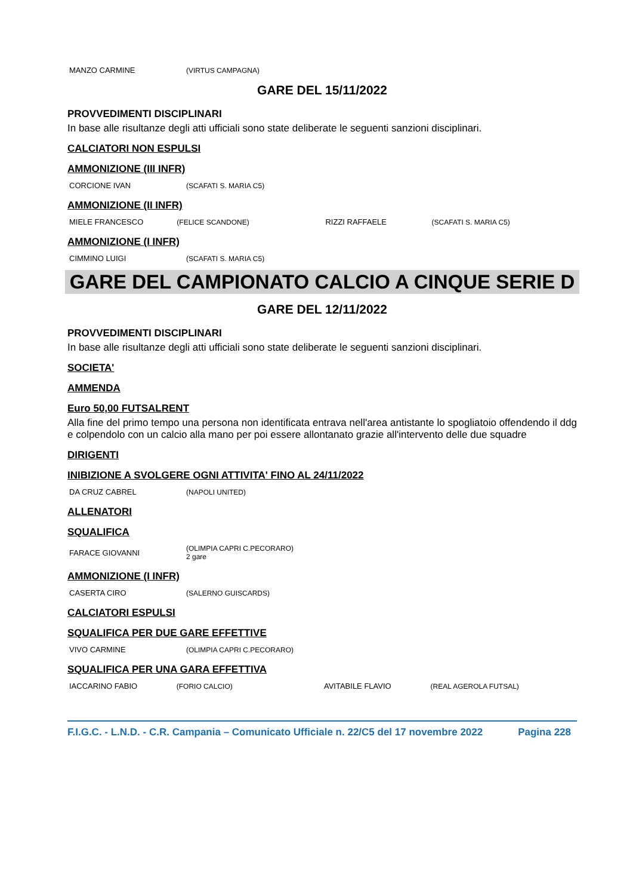| MANZO CARMINE | (VIRTUS CAMPAGNA) |
GARE DEL 15/11/2022
PROVVEDIMENTI DISCIPLINARI
In base alle risultanze degli atti ufficiali sono state deliberate le seguenti sanzioni disciplinari.
CALCIATORI NON ESPULSI
AMMONIZIONE (III INFR)
| CORCIONE IVAN | (SCAFATI S. MARIA C5) |
AMMONIZIONE (II INFR)
| MIELE FRANCESCO | (FELICE SCANDONE) | RIZZI RAFFAELE | (SCAFATI S. MARIA C5) |
AMMONIZIONE (I INFR)
| CIMMINO LUIGI | (SCAFATI S. MARIA C5) |
GARE DEL CAMPIONATO CALCIO A CINQUE SERIE D
GARE DEL 12/11/2022
PROVVEDIMENTI DISCIPLINARI
In base alle risultanze degli atti ufficiali sono state deliberate le seguenti sanzioni disciplinari.
SOCIETA'
AMMENDA
Euro 50,00 FUTSALRENT
Alla fine del primo tempo una persona non identificata entrava nell'area antistante lo spogliatoio offendendo il ddg e colpendolo con un calcio alla mano per poi essere allontanato grazie all'intervento delle due squadre
DIRIGENTI
INIBIZIONE A SVOLGERE OGNI ATTIVITA' FINO AL 24/11/2022
| DA CRUZ CABREL | (NAPOLI UNITED) |
ALLENATORI
SQUALIFICA
| FARACE GIOVANNI | (OLIMPIA CAPRI C.PECORARO) 2 gare |
AMMONIZIONE (I INFR)
| CASERTA CIRO | (SALERNO GUISCARDS) |
CALCIATORI ESPULSI
SQUALIFICA PER DUE GARE EFFETTIVE
| VIVO CARMINE | (OLIMPIA CAPRI C.PECORARO) |
SQUALIFICA PER UNA GARA EFFETTIVA
| IACCARINO FABIO | (FORIO CALCIO) | AVITABILE FLAVIO | (REAL AGEROLA FUTSAL) |
F.I.G.C. - L.N.D. - C.R. Campania – Comunicato Ufficiale n. 22/C5 del 17 novembre 2022 Pagina 228